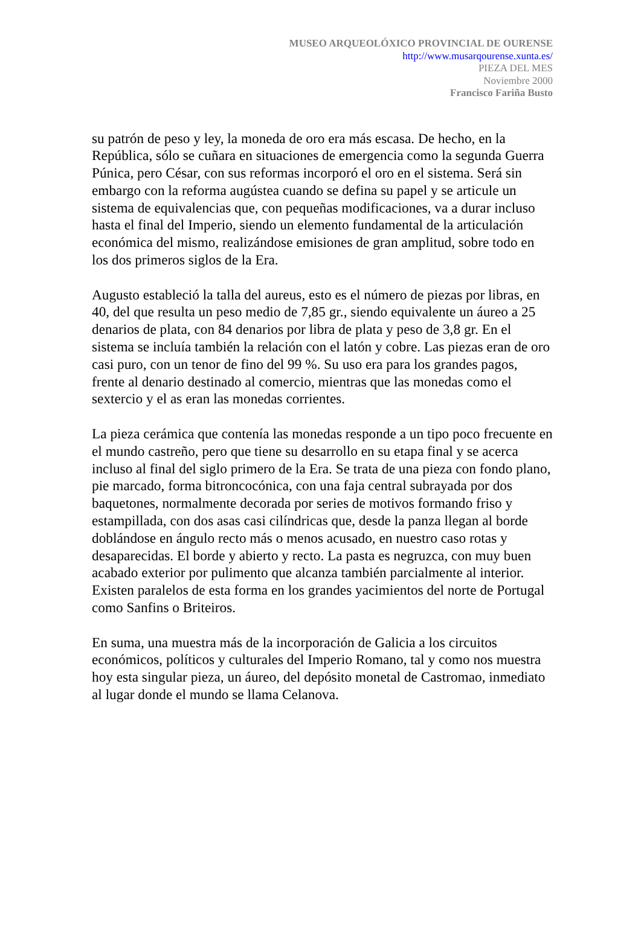MUSEO ARQUEOLÓXICO PROVINCIAL DE OURENSE
http://www.musarqourense.xunta.es/
PIEZA DEL MES
Noviembre 2000
Francisco Fariña Busto
su patrón de peso y ley, la moneda de oro era más escasa. De hecho, en la República, sólo se cuñara en situaciones de emergencia como la segunda Guerra Púnica, pero César, con sus reformas incorporó el oro en el sistema. Será sin embargo con la reforma augústea cuando se defina su papel y se articule un sistema de equivalencias que, con pequeñas modificaciones, va a durar incluso hasta el final del Imperio, siendo un elemento fundamental de la articulación económica del mismo, realizándose emisiones de gran amplitud, sobre todo en los dos primeros siglos de la Era.
Augusto estableció la talla del aureus, esto es el número de piezas por libras, en 40, del que resulta un peso medio de 7,85 gr., siendo equivalente un áureo a 25 denarios de plata, con 84 denarios por libra de plata y peso de 3,8 gr. En el sistema se incluía también la relación con el latón y cobre. Las piezas eran de oro casi puro, con un tenor de fino del 99 %. Su uso era para los grandes pagos, frente al denario destinado al comercio, mientras que las monedas como el sextercio y el as eran las monedas corrientes.
La pieza cerámica que contenía las monedas responde a un tipo poco frecuente en el mundo castreño, pero que tiene su desarrollo en su etapa final y se acerca incluso al final del siglo primero de la Era. Se trata de una pieza con fondo plano, pie marcado, forma bitroncocónica, con una faja central subrayada por dos baquetones, normalmente decorada por series de motivos formando friso y estampillada, con dos asas casi cilíndricas que, desde la panza llegan al borde doblándose en ángulo recto más o menos acusado, en nuestro caso rotas y desaparecidas. El borde y abierto y recto. La pasta es negruzca, con muy buen acabado exterior por pulimento que alcanza también parcialmente al interior. Existen paralelos de esta forma en los grandes yacimientos del norte de Portugal como Sanfins o Briteiros.
En suma, una muestra más de la incorporación de Galicia a los circuitos económicos, políticos y culturales del Imperio Romano, tal y como nos muestra hoy esta singular pieza, un áureo, del depósito monetal de Castromao, inmediato al lugar donde el mundo se llama Celanova.